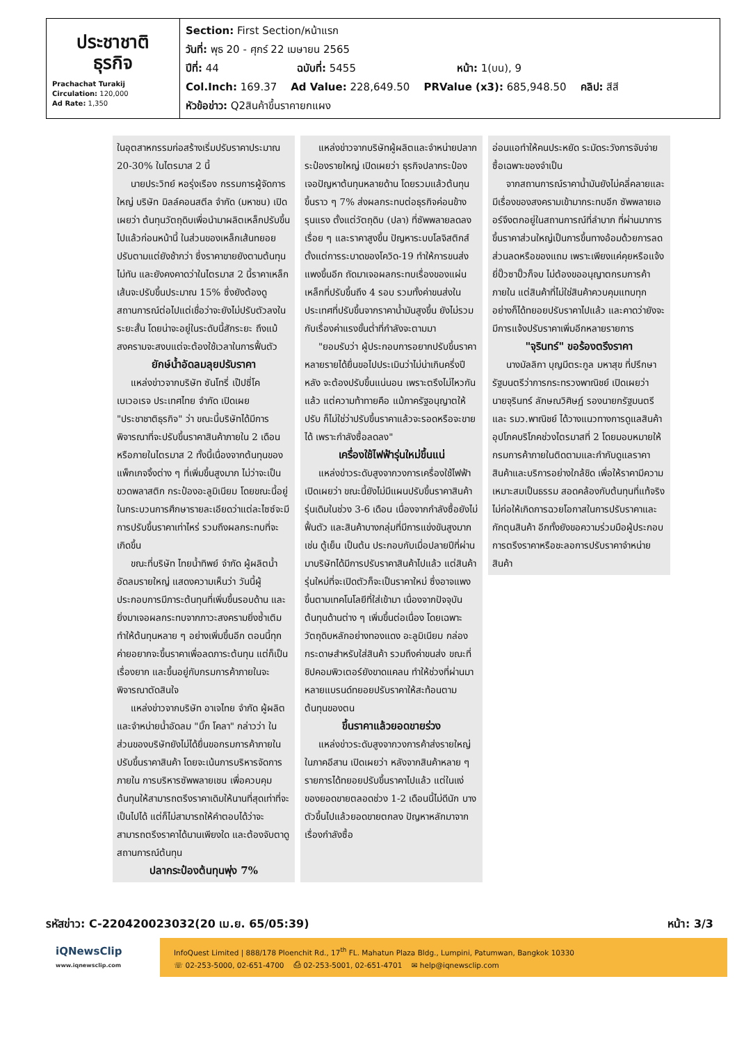| ประชาชาติ ธุรกิจ Prachachat Turakij Circulation: 120,000 Ad Rate: 1,350 | Section: First Section/หน้าแรก วันที่: พุธ 20 - ศุกร์ 22 เมษายน 2565 ปีที่: 44 ฉบับที่: 5455 หน้า: 1(บน), 9 Col.Inch: 169.37 Ad Value: 228,649.50 PRValue (x3): 685,948.50 คลิป: สีสี หัวข้อข่าว: Q2สินค้าขึ้นราคายกแผง |
ในอุตสาหกรรมก่อสร้างเริ่มปรับราคาประมาณ 20-30% ในไตรมาส 2 นี้
นายประวิทย์ หอรุ่งเรือง กรรมการผู้จัดการใหญ่ บริษัท มิลล์คอนสตีล จำกัด (มหาชน) เปิดเผยว่า ต้นทุนวัตถุดิบเพื่อนำมาผลิตเหล็กปรับขึ้นไปแล้วก่อนหน้านี้ ในส่วนของเหล็กเส้นทยอยปรับตามแต่ยังช้ากว่า ซึ่งราคาขายยังตามต้นทุนไม่ทัน และยังคงคาดว่าในไตรมาส 2 นี้ราคาเหล็กเส้นจะปรับขึ้นประมาณ 15% ซึ่งยังต้องดูสถานการณ์ต่อไปแต่เชื่อว่าจะยังไม่ปรับตัวลงในระยะสั้น โดยน่าจะอยู่ในระดับนี้สักระยะ ถึงแม้สงครามจะสงบแต่จะต้องใช้เวลาในการฟื้นตัว
ยักษ์น้ำอัดลมลุยปรับราคา
แหล่งข่าวจากบริษัท ซันโทรี่ เป๊ปซี่โค เบเวอเรจ ประเทศไทย จำกัด เปิดเผย "ประชาชาติธุรกิจ" ว่า ขณะนี้บริษัทได้มีการพิจารณาที่จะปรับขึ้นราคาสินค้าภายใน 2 เดือน หรือภายในไตรมาส 2 ทั้งนี้เนื่องจากต้นทุนของแพ็กเกจจิ้งต่าง ๆ ที่เพิ่มขึ้นสูงมาก ไม่ว่าจะเป็นขวดพลาสติก กระป๋องอะลูมิเนียม โดยขณะนี้อยู่ในกระบวนการศึกษารายละเอียดว่าแต่ละไซซ์จะมีการปรับขึ้นราคาเท่าไหร่ รวมถึงผลกระทบที่จะเกิดขึ้น
ขณะที่บริษัท ไทยน้ำทิพย์ จำกัด ผู้ผลิตน้ำอัดลมรายใหญ่ แสดงความเห็นว่า วันนี้ผู้ประกอบการมีภาระต้นทุนที่เพิ่มขึ้นรอบด้าน และยิ่งมาเจอผลกระทบจากภาวะสงครามยิ่งซ้ำเติม ทำให้ต้นทุนหลาย ๆ อย่างเพิ่มขึ้นอีก ตอนนี้ทุกค่ายอยากจะขึ้นราคาเพื่อลดภาระต้นทุน แต่ก็เป็นเรื่องยาก และขึ้นอยู่กับกรมการค้าภายในจะพิจารณาตัดสินใจ
แหล่งข่าวจากบริษัท อาเจไทย จำกัด ผู้ผลิตและจำหน่ายน้ำอัดลม "บิ๊ก โคลา" กล่าวว่า ในส่วนของบริษัทยังไม่ได้ยื่นขอกรมการค้าภายในปรับขึ้นราคาสินค้า โดยจะเน้นการบริหารจัดการภายใน การบริหารซัพพลายเชน เพื่อควบคุมต้นทุนให้สามารถตรึงราคาเดิมให้นานที่สุดเท่าที่จะเป็นไปได้ แต่ก็ไม่สามารถให้คำตอบได้ว่าจะสามารถตรึงราคาได้นานเพียงใด และต้องจับตาดูสถานการณ์ต้นทุน
ปลากระป๋องต้นทุนพุ่ง 7%
แหล่งข่าวจากบริษัทผู้ผลิตและจำหน่ายปลากระป๋องรายใหญ่ เปิดเผยว่า ธุรกิจปลากระป๋องเจอปัญหาต้นทุนหลายด้าน โดยรวมแล้วต้นทุนขึ้นราว ๆ 7% ส่งผลกระทบต่อธุรกิจค่อนข้างรุนแรง ตั้งแต่วัตถุดิบ (ปลา) ที่ซัพพลายลดลงเรื่อย ๆ และราคาสูงขึ้น ปัญหาระบบโลจิสติกส์ ตั้งแต่การระบาดของโควิด-19 ทำให้การขนส่งแพงขึ้นอีก ถัดมาเจอผลกระทบเรื่องของแผ่นเหล็กที่ปรับขึ้นถึง 4 รอบ รวมทั้งค่าขนส่งในประเทศที่ปรับขึ้นจากราคาน้ำมันสูงขึ้น ยังไม่รวมกับเรื่องค่าแรงขั้นต่ำที่กำลังจะตามมา
"ยอมรับว่า ผู้ประกอบการอยากปรับขึ้นราคา หลายรายได้ยื่นขอไปประเมินว่าไม่น่าเกินครึ่งปีหลัง จะต้องปรับขึ้นแน่นอน เพราะตรึงไม่ไหวกันแล้ว แต่ความท้าทายคือ แม้ภาครัฐอนุญาตให้ปรับ ก็ไม่ใช่ว่าปรับขึ้นราคาแล้วจะรอดหรือจะขายได้ เพราะกำลังซื้อลดลง"
เครื่องใช้ไฟฟ้ารุ่นใหม่ขึ้นแน่
แหล่งข่าวระดับสูงจากวงการเครื่องใช้ไฟฟ้าเปิดเผยว่า ขณะนี้ยังไม่มีแผนปรับขึ้นราคาสินค้ารุ่นเดิมในช่วง 3-6 เดือน เนื่องจากกำลังซื้อยังไม่ฟื้นตัว และสินค้าบางกลุ่มที่มีการแข่งขันสูงมาก เช่น ตู้เย็น เป็นต้น ประกอบกับเมื่อปลายปีที่ผ่านมาบริษัทได้มีการปรับราคาสินค้าไปแล้ว แต่สินค้ารุ่นใหม่ที่จะเปิดตัวก็จะเป็นราคาใหม่ ซึ่งอาจแพงขึ้นตามเทคโนโลยีที่ใส่เข้ามา เนื่องจากปัจจุบันต้นทุนด้านต่าง ๆ เพิ่มขึ้นต่อเนื่อง โดยเฉพาะวัตถุดิบหลักอย่างทองแดง อะลูมิเนียม กล่องกระดาษสำหรับใส่สินค้า รวมถึงค่าขนส่ง ขณะที่ชิปคอมพิวเตอร์ยังขาดแคลน ทำให้ช่วงที่ผ่านมาหลายแบรนด์ทยอยปรับราคาให้สะท้อนตามต้นทุนของตน
ขึ้นราคาแล้วยอดขายร่วง
แหล่งข่าวระดับสูงจากวงการค้าส่งรายใหญ่ในภาคอีสาน เปิดเผยว่า หลังจากสินค้าหลาย ๆ รายการได้ทยอยปรับขึ้นราคาไปแล้ว แต่ในแง่ของยอดขายตลอดช่วง 1-2 เดือนนี้ไม่ดีนัก บางตัวขึ้นไปแล้วยอดขายตกลง ปัญหาหลักมาจากเรื่องกำลังซื้อ
อ่อนแอทำให้คนประหยัด ระมัดระวังการจับจ่าย ซื้อเฉพาะของจำเป็น
จากสถานการณ์ราคาน้ำมันยังไม่คลี่คลายและมีเรื่องของสงครามเข้ามากระทบอีก ซัพพลายเออร์จึงตกอยู่ในสถานการณ์ที่ลำบาก ที่ผ่านมาการขึ้นราคาส่วนใหญ่เป็นการขึ้นทางอ้อมด้วยการลดส่วนลดหรือของแถม เพราะเพียงแค่คุยหรือแจ้งยี่ปั๊วซาปั๊วก็จบ ไม่ต้องขออนุญาตกรมการค้าภายใน แต่สินค้าที่ไม่ใช่สินค้าควบคุมแทบทุกอย่างก็ได้ทยอยปรับราคาไปแล้ว และคาดว่ายังจะมีการแจ้งปรับราคาเพิ่มอีกหลายรายการ
"จุรินทร์" ขอร้องตรึงราคา
นางมัลลิกา บุญมีตระกูล มหาสุข ที่ปรึกษารัฐมนตรีว่าการกระทรวงพาณิชย์ เปิดเผยว่า นายจุรินทร์ ลักษณวิศิษฏ์ รองนายกรัฐมนตรีและ รมว.พาณิชย์ ได้วางแนวทางการดูแลสินค้าอุปโภคบริโภคช่วงไตรมาสที่ 2 โดยมอบหมายให้กรมการค้าภายในติดตามและกำกับดูแลราคาสินค้าและบริการอย่างใกล้ชิด เพื่อให้ราคามีความเหมาะสมเป็นธรรม สอดคล้องกับต้นทุนที่แท้จริง ไม่ก่อให้เกิดการฉวยโอกาสในการปรับราคาและกักตุนสินค้า อีกทั้งยังขอความร่วมมือผู้ประกอบการตรึงราคาหรือชะลอการปรับราคาจำหน่ายสินค้า
รหัสข่าว: C-220420023032(20 เม.ย. 65/05:39) หน้า: 3/3
iQNewsClip
www.iqnewsclip.com
InfoQuest Limited | 888/178 Ploenchit Rd., 17<sup>th</sup> FL. Mahatun Plaza Bldg., Lumpini, Patumwan, Bangkok 10330
☏ 02-253-5000, 02-651-4700 ⎙ 02-253-5001, 02-651-4701 ✉ help@iqnewsclip.com